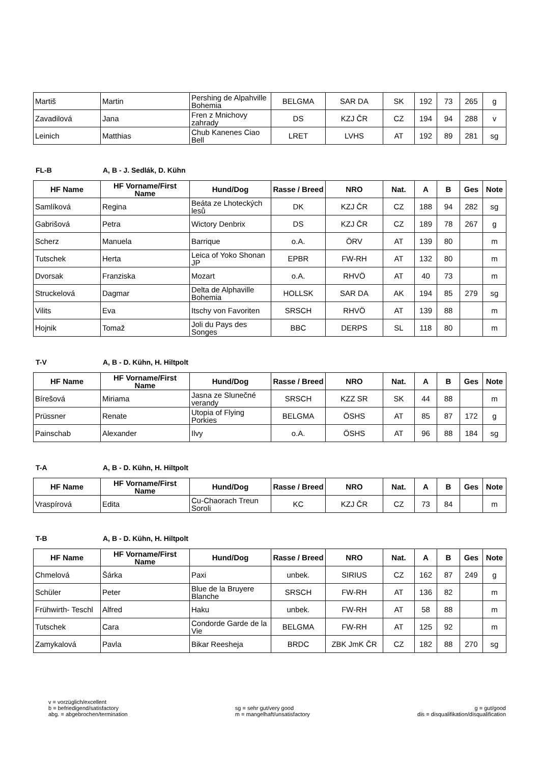| Martiš | Martin | Pershing de Alpahville Bohemia | BELGMA | SAR DA | SK | 192 | 73 | 265 | g |
| Zavadilová | Jana | Fren z Mnichovy zahrady | DS | KZJ ČR | CZ | 194 | 94 | 288 | v |
| Leinich | Matthias | Chub Kanenes Ciao Bell | LRET | LVHS | AT | 192 | 89 | 281 | sg |
FL-B A, B - J. Sedlák, D. Kühn
| HF Name | HF Vorname/First Name | Hund/Dog | Rasse / Breed | NRO | Nat. | A | B | Ges | Note |
| --- | --- | --- | --- | --- | --- | --- | --- | --- | --- |
| Samlíková | Regina | Beáta ze Lhoteckých lesů | DK | KZJ ČR | CZ | 188 | 94 | 282 | sg |
| Gabrišová | Petra | Wictory Denbrix | DS | KZJ ČR | CZ | 189 | 78 | 267 | g |
| Scherz | Manuela | Barrique | o.A. | ÖRV | AT | 139 | 80 | | m |
| Tutschek | Herta | Leica of Yoko Shonan JP | EPBR | FW-RH | AT | 132 | 80 | | m |
| Dvorsak | Franziska | Mozart | o.A. | RHVÖ | AT | 40 | 73 | | m |
| Struckelová | Dagmar | Delta de Alphaville Bohemia | HOLLSK | SAR DA | AK | 194 | 85 | 279 | sg |
| Vilits | Eva | Itschy von Favoriten | SRSCH | RHVÖ | AT | 139 | 88 | | m |
| Hojnik | Tomaž | Joli du Pays des Songes | BBC | DERPS | SL | 118 | 80 | | m |
T-V A, B - D. Kühn, H. Hiltpolt
| HF Name | HF Vorname/First Name | Hund/Dog | Rasse / Breed | NRO | Nat. | A | B | Ges | Note |
| --- | --- | --- | --- | --- | --- | --- | --- | --- | --- |
| Bírešová | Miriama | Jasna ze Slunečné verandy | SRSCH | KZZ SR | SK | 44 | 88 | | m |
| Prüssner | Renate | Utopia of Flying Porkies | BELGMA | ÖSHS | AT | 85 | 87 | 172 | g |
| Painschab | Alexander | Ilvy | o.A. | ÖSHS | AT | 96 | 88 | 184 | sg |
T-A A, B - D. Kühn, H. Hiltpolt
| HF Name | HF Vorname/First Name | Hund/Dog | Rasse / Breed | NRO | Nat. | A | B | Ges | Note |
| --- | --- | --- | --- | --- | --- | --- | --- | --- | --- |
| Vraspírová | Edita | Cu-Chaorach Treun Soroli | KC | KZJ ČR | CZ | 73 | 84 | | m |
T-B A, B - D. Kühn, H. Hiltpolt
| HF Name | HF Vorname/First Name | Hund/Dog | Rasse / Breed | NRO | Nat. | A | B | Ges | Note |
| --- | --- | --- | --- | --- | --- | --- | --- | --- | --- |
| Chmelová | Šárka | Paxi | unbek. | SIRIUS | CZ | 162 | 87 | 249 | g |
| Schüler | Peter | Blue de la Bruyere Blanche | SRSCH | FW-RH | AT | 136 | 82 | | m |
| Frühwirth- Teschl | Alfred | Haku | unbek. | FW-RH | AT | 58 | 88 | | m |
| Tutschek | Cara | Condorde Garde de la Vie | BELGMA | FW-RH | AT | 125 | 92 | | m |
| Zamykalová | Pavla | Bikar Reesheja | BRDC | ZBK JmK ČR | CZ | 182 | 88 | 270 | sg |
v = vorzüglich/excellent
b = befriedigend/satisfactory
abg. = abgebrochen/termination
sg = sehr gut/very good
m = mangelhaft/unsatisfactory
g = gut/good
dis = disqualifikation/disqualification